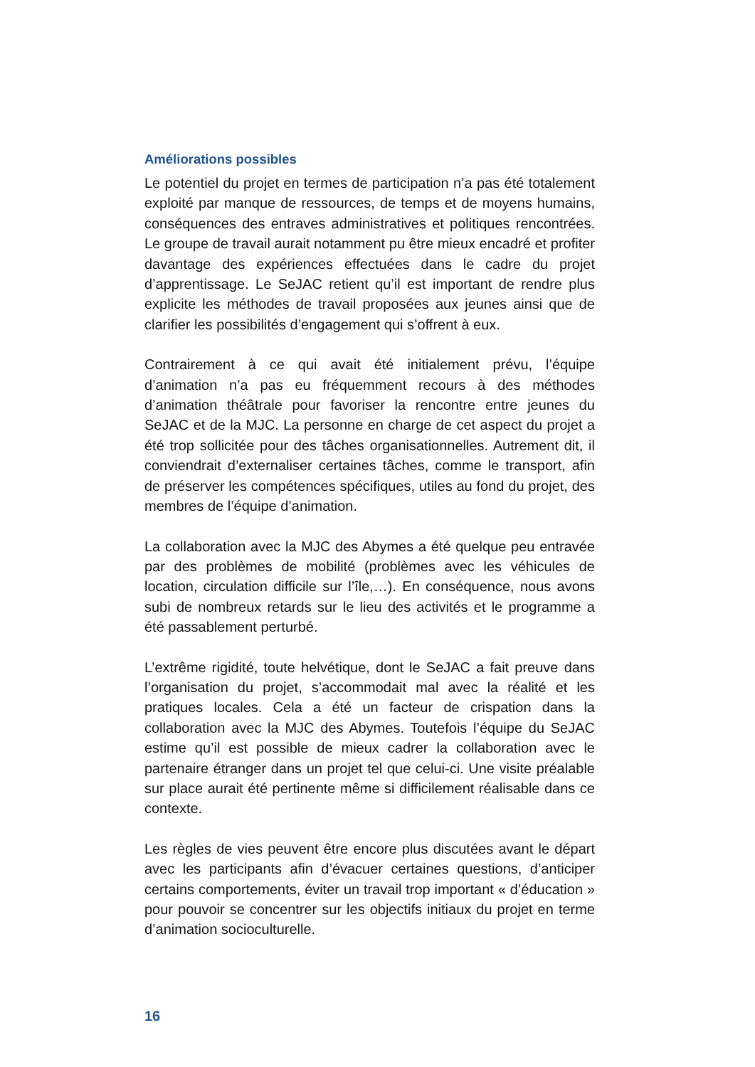Améliorations possibles
Le potentiel du projet en termes de participation n’a pas été totalement exploité par manque de ressources, de temps et de moyens humains, conséquences des entraves administratives et politiques rencontrées. Le groupe de travail aurait notamment pu être mieux encadré et profiter davantage des expériences effectuées dans le cadre du projet d’apprentissage. Le SeJAC retient qu’il est important de rendre plus explicite les méthodes de travail proposées aux jeunes ainsi que de clarifier les possibilités d’engagement qui s’offrent à eux.
Contrairement à ce qui avait été initialement prévu, l’équipe d’animation n’a pas eu fréquemment recours à des méthodes d’animation théâtrale pour favoriser la rencontre entre jeunes du SeJAC et de la MJC. La personne en charge de cet aspect du projet a été trop sollicitée pour des tâches organisationnelles. Autrement dit, il conviendrait d’externaliser certaines tâches, comme le transport, afin de préserver les compétences spécifiques, utiles au fond du projet, des membres de l’équipe d’animation.
La collaboration avec la MJC des Abymes a été quelque peu entravée par des problèmes de mobilité (problèmes avec les véhicules de location, circulation difficile sur l’île,…). En conséquence, nous avons subi de nombreux retards sur le lieu des activités et le programme a été passablement perturbé.
L’extrême rigidité, toute helvétique, dont le SeJAC a fait preuve dans l’organisation du projet, s’accommodait mal avec la réalité et les pratiques locales. Cela a été un facteur de crispation dans la collaboration avec la MJC des Abymes. Toutefois l’équipe du SeJAC estime qu’il est possible de mieux cadrer la collaboration avec le partenaire étranger dans un projet tel que celui-ci. Une visite préalable sur place aurait été pertinente même si difficilement réalisable dans ce contexte.
Les règles de vies peuvent être encore plus discutées avant le départ avec les participants afin d’évacuer certaines questions, d’anticiper certains comportements, éviter un travail trop important « d’éducation » pour pouvoir se concentrer sur les objectifs initiaux du projet en terme d’animation socioculturelle.
16